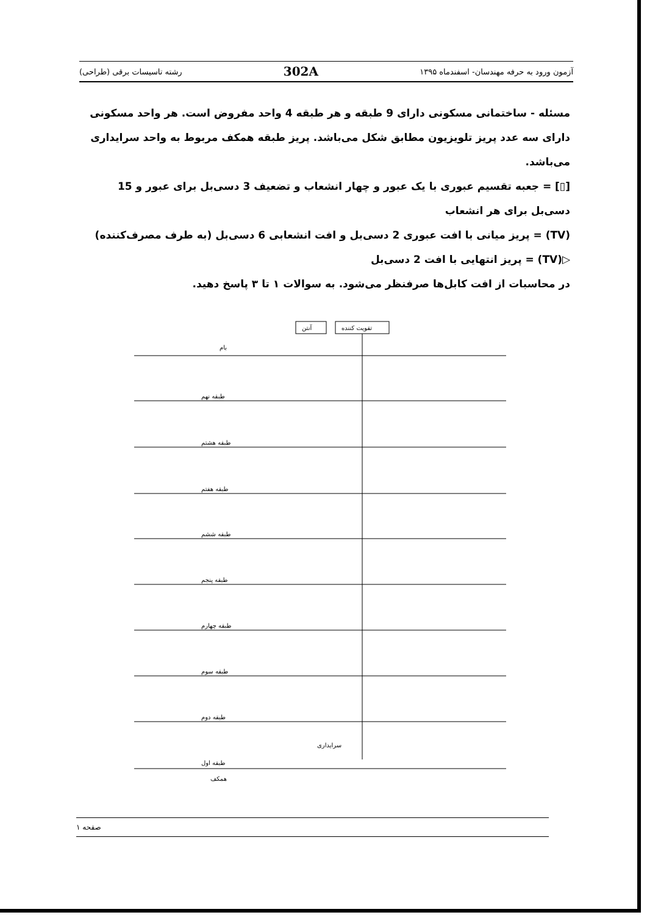آزمون ورود به حرفه مهندسان- اسفندماه ۱۳۹۵ 302A رشته تاسیسات برقی (طراحی)
مسئله - ساختمانی مسکونی دارای 9 طبقه و هر طبقه 4 واحد مفروض است. هر واحد مسکونی دارای سه عدد پریز تلویزیون مطابق شکل می‌باشد. پریز طبقه همکف مربوط به واحد سرایداری می‌باشد.
[▯] = جعبه تقسیم عبوری با یک عبور و چهار انشعاب و تضعیف 3 دسی‌بل برای عبور و 15 دسی‌بل برای هر انشعاب
(TV) = پریز میانی با افت عبوری 2 دسی‌بل و افت انشعابی 6 دسی‌بل (به طرف مصرف‌کننده)
▷(TV) = پریز انتهایی با افت 2 دسی‌بل
در محاسبات از افت کابل‌ها صرفنظر می‌شود. به سوالات ۱ تا ۳ پاسخ دهید.
آنتن
تقویت کننده
بام
طبقه نهم
طبقه هشتم
طبقه هفتم
طبقه ششم
طبقه پنجم
طبقه چهارم
طبقه سوم
طبقه دوم
طبقه اول
سرایداری
همکف
صفحه ۱